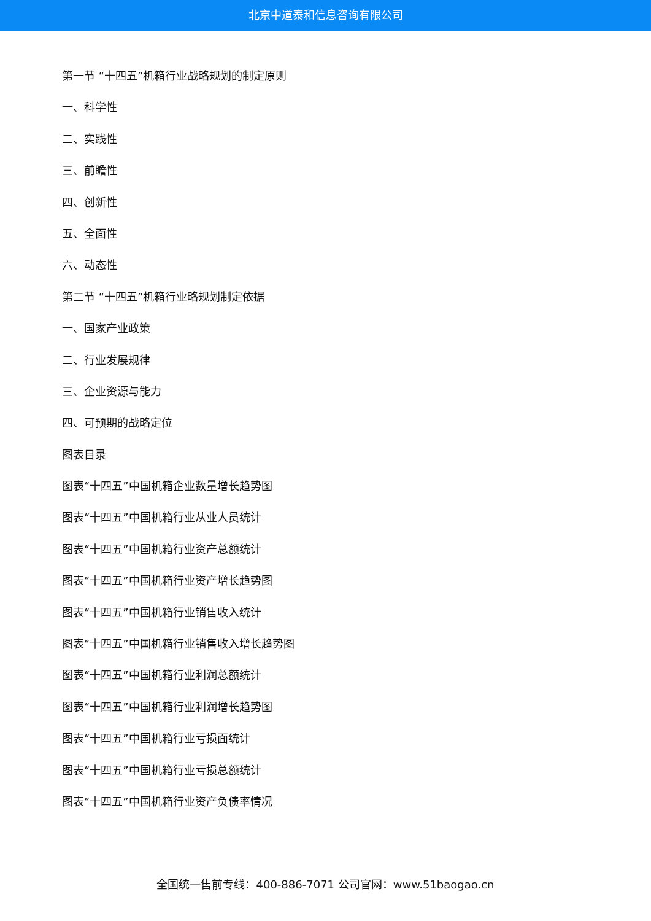北京中道泰和信息咨询有限公司
第一节 “十四五”机箱行业战略规划的制定原则
一、科学性
二、实践性
三、前瞻性
四、创新性
五、全面性
六、动态性
第二节 “十四五”机箱行业略规划制定依据
一、国家产业政策
二、行业发展规律
三、企业资源与能力
四、可预期的战略定位
图表目录
图表“十四五”中国机箱企业数量增长趋势图
图表“十四五”中国机箱行业从业人员统计
图表“十四五”中国机箱行业资产总额统计
图表“十四五”中国机箱行业资产增长趋势图
图表“十四五”中国机箱行业销售收入统计
图表“十四五”中国机箱行业销售收入增长趋势图
图表“十四五”中国机箱行业利润总额统计
图表“十四五”中国机箱行业利润增长趋势图
图表“十四五”中国机箱行业亏损面统计
图表“十四五”中国机箱行业亏损总额统计
图表“十四五”中国机箱行业资产负债率情况
全国统一售前专线：400-886-7071 公司官网：www.51baogao.cn